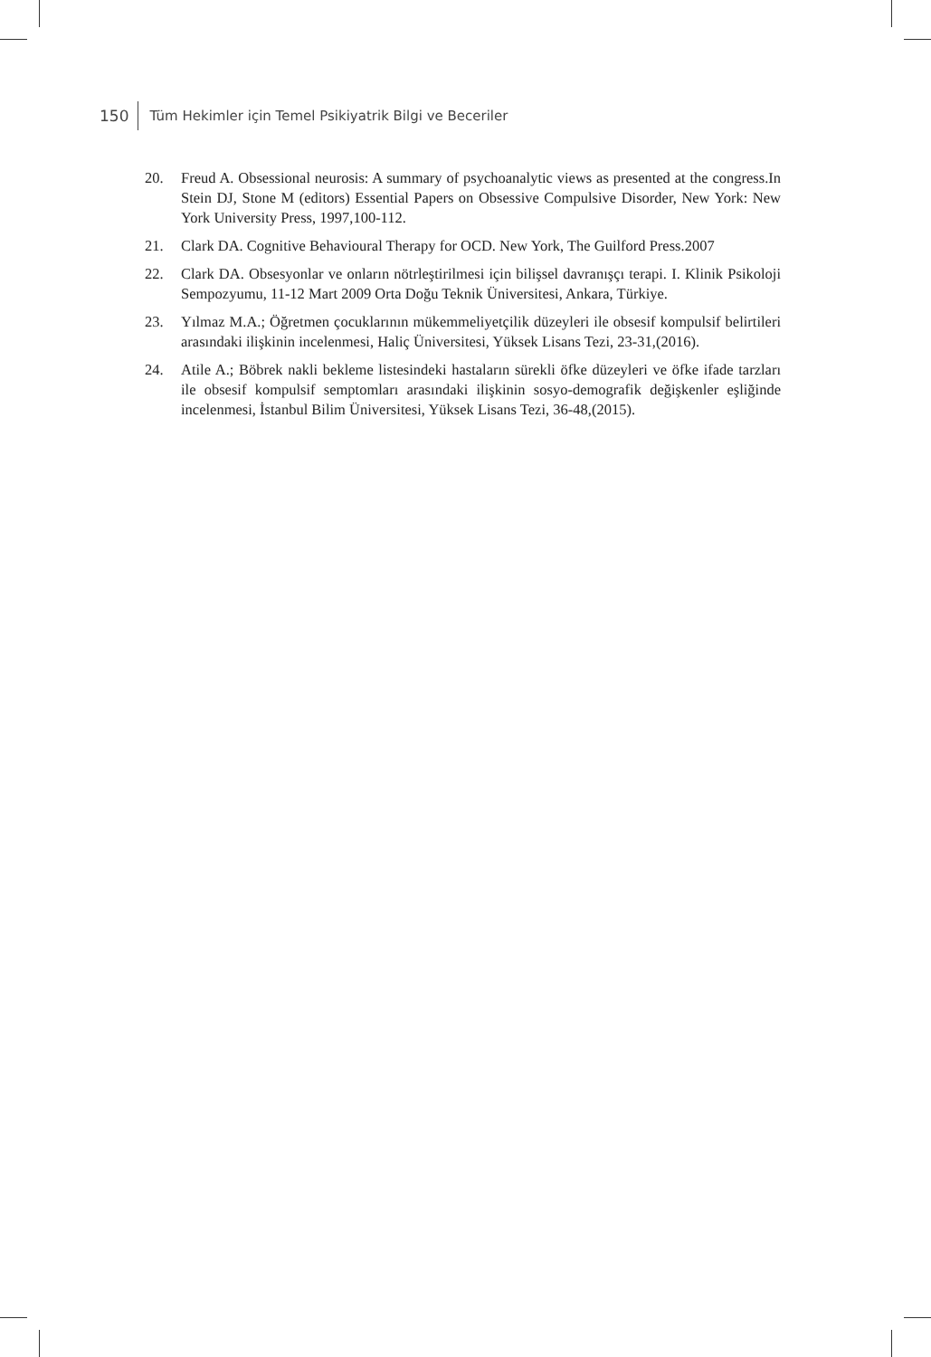150 Tüm Hekimler için Temel Psikiyatrik Bilgi ve Beceriler
20. Freud A. Obsessional neurosis: A summary of psychoanalytic views as presented at the congress.In Stein DJ, Stone M (editors) Essential Papers on Obsessive Compulsive Disorder, New York: New York University Press, 1997,100-112.
21. Clark DA. Cognitive Behavioural Therapy for OCD. New York, The Guilford Press.2007
22. Clark DA. Obsesyonlar ve onların nötrleştirilmesi için bilişsel davranışçı terapi. I. Klinik Psikoloji Sempozyumu, 11-12 Mart 2009 Orta Doğu Teknik Üniversitesi, Ankara, Türkiye.
23. Yılmaz M.A.; Öğretmen çocuklarının mükemmeliyetçilik düzeyleri ile obsesif kompulsif belirtileri arasındaki ilişkinin incelenmesi, Haliç Üniversitesi, Yüksek Lisans Tezi, 23-31,(2016).
24. Atile A.; Böbrek nakli bekleme listesindeki hastaların sürekli öfke düzeyleri ve öfke ifade tarzları ile obsesif kompulsif semptomları arasındaki ilişkinin sosyo-demografik değişkenler eşliğinde incelenmesi, İstanbul Bilim Üniversitesi, Yüksek Lisans Tezi, 36-48,(2015).